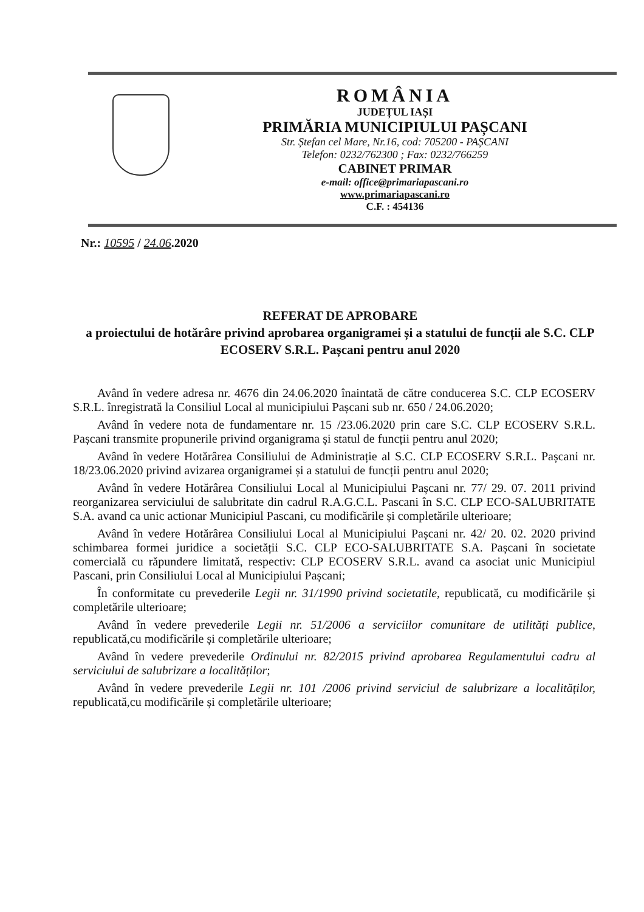ROMÂNIA
JUDEȚUL IAȘI
PRIMĂRIA MUNICIPIULUI PAȘCANI
Str. Ștefan cel Mare, Nr.16, cod: 705200 - PAȘCANI
Telefon: 0232/762300 ; Fax: 0232/766259
CABINET PRIMAR
e-mail: office@primariapascani.ro
www.primariapascani.ro
C.F. : 454136
Nr.: 10595 / 24.06.2020
REFERAT DE APROBARE
a proiectului de hotărâre privind aprobarea organigramei și a statului de funcții ale S.C. CLP ECOSERV S.R.L. Pașcani pentru anul 2020
Având în vedere adresa nr. 4676 din 24.06.2020 înaintată de către conducerea S.C. CLP ECOSERV S.R.L. înregistrată la Consiliul Local al municipiului Pașcani sub nr. 650 / 24.06.2020;
Având în vedere nota de fundamentare nr. 15 /23.06.2020 prin care S.C. CLP ECOSERV S.R.L. Pașcani transmite propunerile privind organigrama și statul de funcții pentru anul 2020;
Având în vedere Hotărârea Consiliului de Administrație al S.C. CLP ECOSERV S.R.L. Pașcani nr. 18/23.06.2020 privind avizarea organigramei și a statului de funcții pentru anul 2020;
Având în vedere Hotărârea Consiliului Local al Municipiului Pașcani nr. 77/ 29. 07. 2011 privind reorganizarea serviciului de salubritate din cadrul R.A.G.C.L. Pascani în S.C. CLP ECO-SALUBRITATE S.A. avand ca unic actionar Municipiul Pascani, cu modificările și completările ulterioare;
Având în vedere Hotărârea Consiliului Local al Municipiului Pașcani nr. 42/ 20. 02. 2020 privind schimbarea formei juridice a societății S.C. CLP ECO-SALUBRITATE S.A. Pașcani în societate comercială cu răpundere limitată, respectiv: CLP ECOSERV S.R.L. avand ca asociat unic Municipiul Pascani, prin Consiliului Local al Municipiului Pașcani;
În conformitate cu prevederile Legii nr. 31/1990 privind societatile, republicată, cu modificările și completările ulterioare;
Având în vedere prevederile Legii nr. 51/2006 a serviciilor comunitare de utilități publice, republicată,cu modificările și completările ulterioare;
Având în vedere prevederile Ordinului nr. 82/2015 privind aprobarea Regulamentului cadru al serviciului de salubrizare a localităților;
Având în vedere prevederile Legii nr. 101 /2006 privind serviciul de salubrizare a localităților, republicată,cu modificările și completările ulterioare;